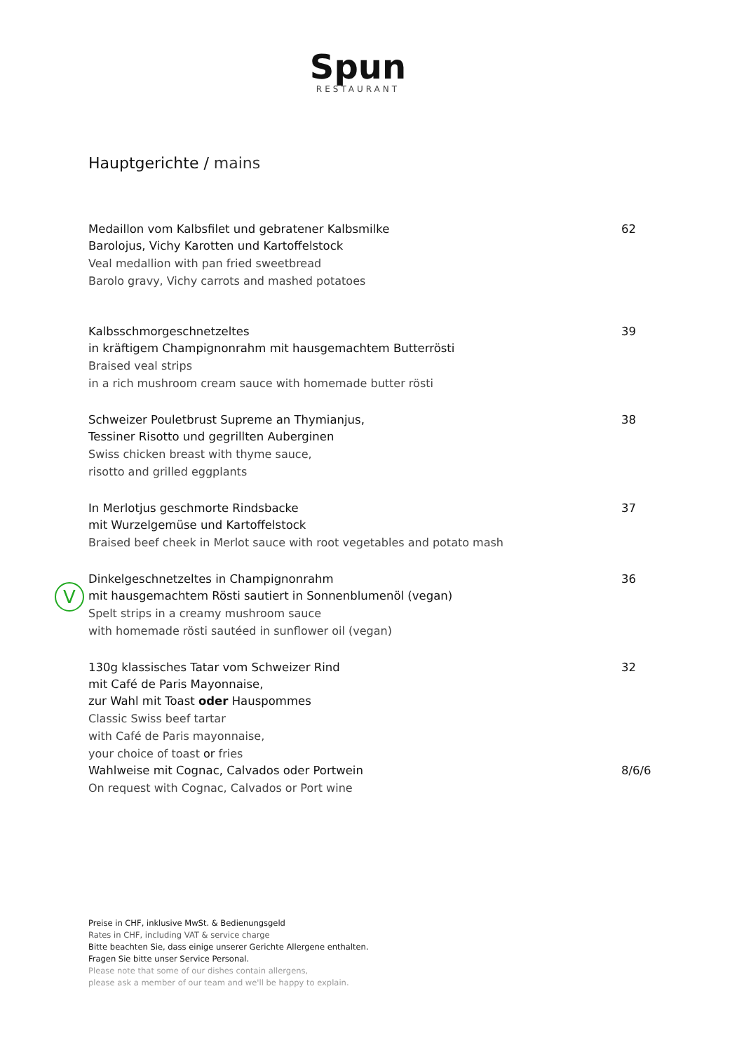Spun
RESTAURANT
Hauptgerichte / mains
Medaillon vom Kalbsfilet und gebratener Kalbsmilke
Barolojus, Vichy Karotten und Kartoffelstock
Veal medallion with pan fried sweetbread
Barolo gravy, Vichy carrots and mashed potatoes
62
Kalbsschmorgeschnetzeltes
in kräftigem Champignonrahm mit hausgemachtem Butterrösti
Braised veal strips
in a rich mushroom cream sauce with homemade butter rösti
39
Schweizer Pouletbrust Supreme an Thymianjus,
Tessiner Risotto und gegrillten Auberginen
Swiss chicken breast with thyme sauce,
risotto and grilled eggplants
38
In Merlotjus geschmorte Rindsbacke
mit Wurzelgemüse und Kartoffelstock
Braised beef cheek in Merlot sauce with root vegetables and potato mash
37
Dinkelgeschnetzeltes in Champignonrahm
mit hausgemachtem Rösti sautiert in Sonnenblumenöl (vegan)
Spelt strips in a creamy mushroom sauce
with homemade rösti sautéed in sunflower oil (vegan)
36
130g klassisches Tatar vom Schweizer Rind
mit Café de Paris Mayonnaise,
zur Wahl mit Toast oder Hauspommes
Classic Swiss beef tartar
with Café de Paris mayonnaise,
your choice of toast or fries
32
Wahlweise mit Cognac, Calvados oder Portwein
On request with Cognac, Calvados or Port wine
8/6/6
V
Preise in CHF, inklusive MwSt. & Bedienungsgeld
Rates in CHF, including VAT & service charge
Bitte beachten Sie, dass einige unserer Gerichte Allergene enthalten.
Fragen Sie bitte unser Service Personal.
Please note that some of our dishes contain allergens,
please ask a member of our team and we'll be happy to explain.